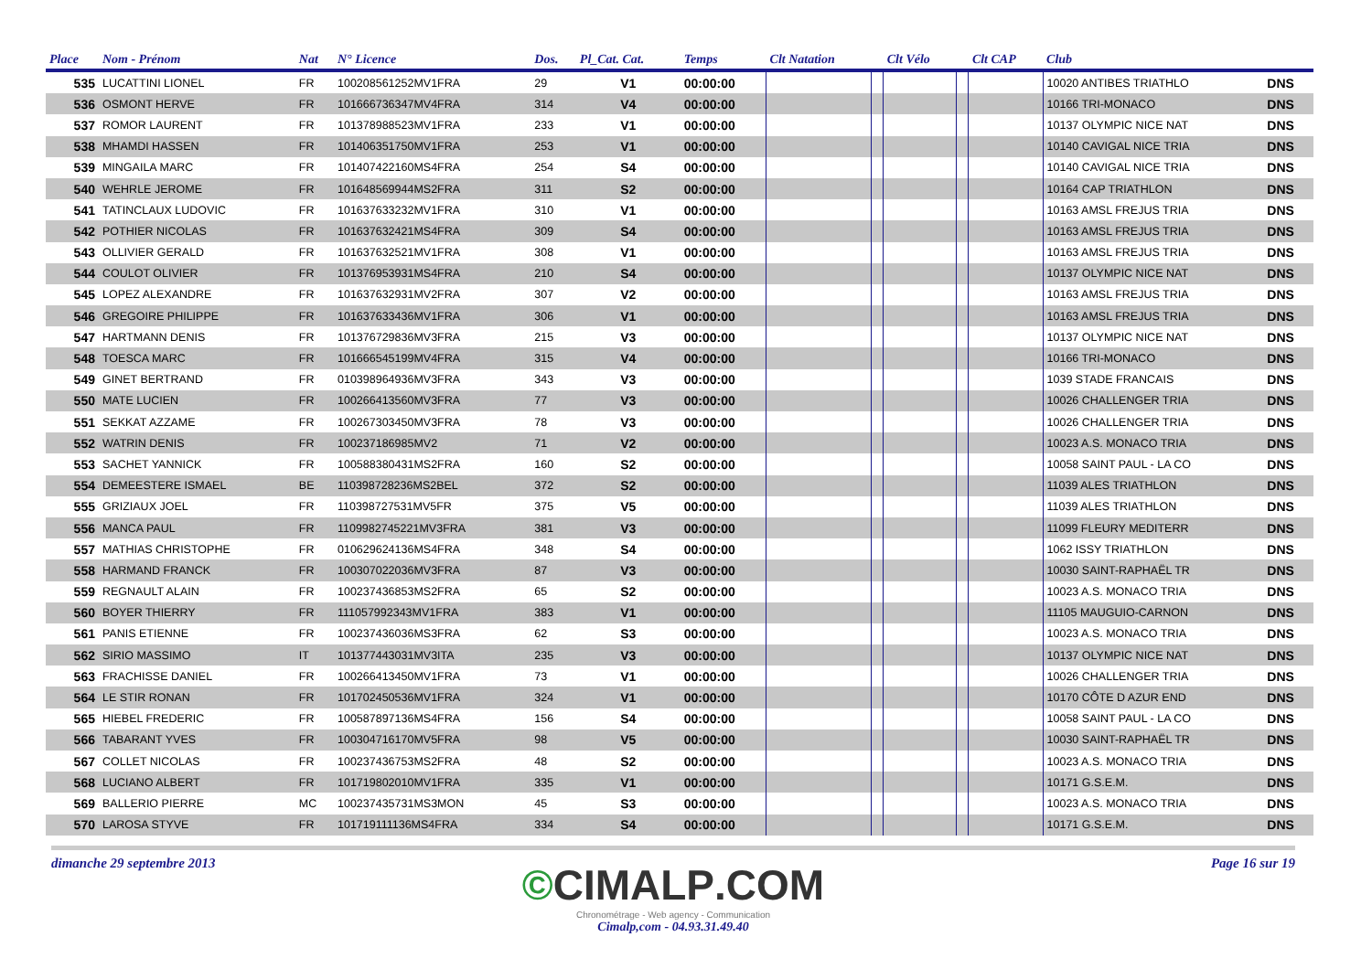| Place | Nom - Prénom | Nat | N° Licence | Dos. | Pl_Cat. Cat. | Temps | Clt Natation | | Clt Vélo | | Clt CAP | Club | |
| --- | --- | --- | --- | --- | --- | --- | --- | --- | --- | --- | --- | --- | --- |
| 535 | LUCATTINI LIONEL | FR | 100208561252MV1FRA | 29 | V1 | 00:00:00 | | | | | | 10020 ANTIBES TRIATHLO | DNS |
| 536 | OSMONT HERVE | FR | 101666736347MV4FRA | 314 | V4 | 00:00:00 | | | | | | 10166 TRI-MONACO | DNS |
| 537 | ROMOR LAURENT | FR | 101378988523MV1FRA | 233 | V1 | 00:00:00 | | | | | | 10137 OLYMPIC NICE NAT | DNS |
| 538 | MHAMDI HASSEN | FR | 101406351750MV1FRA | 253 | V1 | 00:00:00 | | | | | | 10140 CAVIGAL NICE TRIA | DNS |
| 539 | MINGAILA MARC | FR | 101407422160MS4FRA | 254 | S4 | 00:00:00 | | | | | | 10140 CAVIGAL NICE TRIA | DNS |
| 540 | WEHRLE JEROME | FR | 101648569944MS2FRA | 311 | S2 | 00:00:00 | | | | | | 10164 CAP TRIATHLON | DNS |
| 541 | TATINCLAUX LUDOVIC | FR | 101637633232MV1FRA | 310 | V1 | 00:00:00 | | | | | | 10163 AMSL FREJUS TRIA | DNS |
| 542 | POTHIER NICOLAS | FR | 101637632421MS4FRA | 309 | S4 | 00:00:00 | | | | | | 10163 AMSL FREJUS TRIA | DNS |
| 543 | OLLIVIER GERALD | FR | 101637632521MV1FRA | 308 | V1 | 00:00:00 | | | | | | 10163 AMSL FREJUS TRIA | DNS |
| 544 | COULOT OLIVIER | FR | 101376953931MS4FRA | 210 | S4 | 00:00:00 | | | | | | 10137 OLYMPIC NICE NAT | DNS |
| 545 | LOPEZ ALEXANDRE | FR | 101637632931MV2FRA | 307 | V2 | 00:00:00 | | | | | | 10163 AMSL FREJUS TRIA | DNS |
| 546 | GREGOIRE PHILIPPE | FR | 101637633436MV1FRA | 306 | V1 | 00:00:00 | | | | | | 10163 AMSL FREJUS TRIA | DNS |
| 547 | HARTMANN DENIS | FR | 101376729836MV3FRA | 215 | V3 | 00:00:00 | | | | | | 10137 OLYMPIC NICE NAT | DNS |
| 548 | TOESCA MARC | FR | 101666545199MV4FRA | 315 | V4 | 00:00:00 | | | | | | 10166 TRI-MONACO | DNS |
| 549 | GINET BERTRAND | FR | 010398964936MV3FRA | 343 | V3 | 00:00:00 | | | | | | 1039 STADE FRANCAIS | DNS |
| 550 | MATE LUCIEN | FR | 100266413560MV3FRA | 77 | V3 | 00:00:00 | | | | | | 10026 CHALLENGER TRIA | DNS |
| 551 | SEKKAT AZZAME | FR | 100267303450MV3FRA | 78 | V3 | 00:00:00 | | | | | | 10026 CHALLENGER TRIA | DNS |
| 552 | WATRIN DENIS | FR | 100237186985MV2 | 71 | V2 | 00:00:00 | | | | | | 10023 A.S. MONACO TRIA | DNS |
| 553 | SACHET YANNICK | FR | 100588380431MS2FRA | 160 | S2 | 00:00:00 | | | | | | 10058 SAINT PAUL - LA CO | DNS |
| 554 | DEMEESTERE ISMAEL | BE | 110398728236MS2BEL | 372 | S2 | 00:00:00 | | | | | | 11039 ALES TRIATHLON | DNS |
| 555 | GRIZIAUX JOEL | FR | 110398727531MV5FR | 375 | V5 | 00:00:00 | | | | | | 11039 ALES TRIATHLON | DNS |
| 556 | MANCA PAUL | FR | 1109982745221MV3FRA | 381 | V3 | 00:00:00 | | | | | | 11099 FLEURY MEDITERR | DNS |
| 557 | MATHIAS CHRISTOPHE | FR | 010629624136MS4FRA | 348 | S4 | 00:00:00 | | | | | | 1062 ISSY TRIATHLON | DNS |
| 558 | HARMAND FRANCK | FR | 100307022036MV3FRA | 87 | V3 | 00:00:00 | | | | | | 10030 SAINT-RAPHAËL TR | DNS |
| 559 | REGNAULT ALAIN | FR | 100237436853MS2FRA | 65 | S2 | 00:00:00 | | | | | | 10023 A.S. MONACO TRIA | DNS |
| 560 | BOYER THIERRY | FR | 111057992343MV1FRA | 383 | V1 | 00:00:00 | | | | | | 11105 MAUGUIO-CARNON | DNS |
| 561 | PANIS ETIENNE | FR | 100237436036MS3FRA | 62 | S3 | 00:00:00 | | | | | | 10023 A.S. MONACO TRIA | DNS |
| 562 | SIRIO MASSIMO | IT | 101377443031MV3ITA | 235 | V3 | 00:00:00 | | | | | | 10137 OLYMPIC NICE NAT | DNS |
| 563 | FRACHISSE DANIEL | FR | 100266413450MV1FRA | 73 | V1 | 00:00:00 | | | | | | 10026 CHALLENGER TRIA | DNS |
| 564 | LE STIR RONAN | FR | 101702450536MV1FRA | 324 | V1 | 00:00:00 | | | | | | 10170 CÔTE D AZUR END | DNS |
| 565 | HIEBEL FREDERIC | FR | 100587897136MS4FRA | 156 | S4 | 00:00:00 | | | | | | 10058 SAINT PAUL - LA CO | DNS |
| 566 | TABARANT YVES | FR | 100304716170MV5FRA | 98 | V5 | 00:00:00 | | | | | | 10030 SAINT-RAPHAËL TR | DNS |
| 567 | COLLET NICOLAS | FR | 100237436753MS2FRA | 48 | S2 | 00:00:00 | | | | | | 10023 A.S. MONACO TRIA | DNS |
| 568 | LUCIANO ALBERT | FR | 101719802010MV1FRA | 335 | V1 | 00:00:00 | | | | | | 10171 G.S.E.M. | DNS |
| 569 | BALLERIO PIERRE | MC | 100237435731MS3MON | 45 | S3 | 00:00:00 | | | | | | 10023 A.S. MONACO TRIA | DNS |
| 570 | LAROSA STYVE | FR | 101719111136MS4FRA | 334 | S4 | 00:00:00 | | | | | | 10171 G.S.E.M. | DNS |
dimanche 29 septembre 2013 Page 16 sur 19
©CIMALP.COM
Chronométrage - Web agency - Communication
Cimalp,com - 04.93.31.49.40